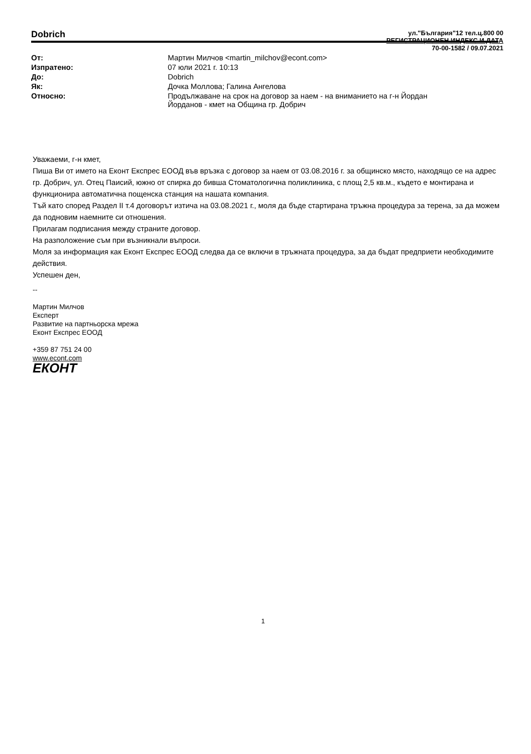Dobrich
ул."България"12 тел.ц.800 00
РЕГИСТРАЦИОНЕН ИНДЕКС И ДАТА
70-00-1582 / 09.07.2021
| От: | Мартин Милчов <martin_milchov@econt.com> |
| Изпратено: | 07 юли 2021 г. 10:13 |
| До: | Dobrich |
| Як: | Дочка Моллова; Галина Ангелова |
| Относно: | Продължаване на срок на договор за наем - на вниманието на г-н Йордан Йорданов - кмет на Община гр. Добрич |
Уважаеми, г-н кмет,
Пиша Ви от името на Еконт Експрес ЕООД във връзка с договор за наем от 03.08.2016 г. за общинско място, находящо се на адрес гр. Добрич, ул. Отец Паисий, южно от спирка до бивша Стоматологична поликлиника, с площ 2,5 кв.м., където е монтирана и функционира автоматична пощенска станция на нашата компания.
Тъй като според Раздел II т.4 договорът изтича на 03.08.2021 г., моля да бъде стартирана тръжна процедура за терена, за да можем да подновим наемните си отношения.
Прилагам подписания между страните договор.
На разположение съм при възникнали въпроси.
Моля за информация как Еконт Експрес ЕООД следва да се включи в тръжната процедура, за да бъдат предприети необходимите действия.
Успешен ден,
--
Мартин Милчов
Експерт
Развитие на партньорска мрежа
Еконт Експрес ЕООД
+359 87 751 24 00
www.econt.com
ЕКОНТ
1